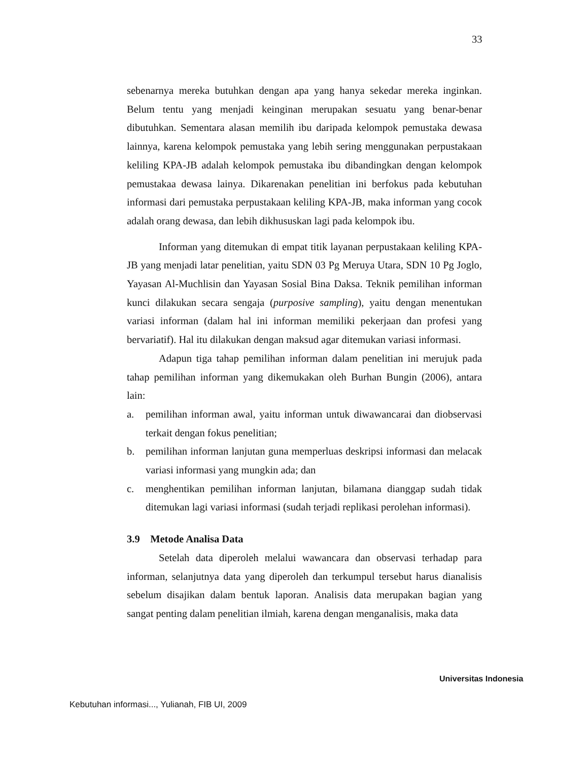33
sebenarnya mereka butuhkan dengan apa yang hanya sekedar mereka inginkan. Belum tentu yang menjadi keinginan merupakan sesuatu yang benar-benar dibutuhkan. Sementara alasan memilih ibu daripada kelompok pemustaka dewasa lainnya, karena kelompok pemustaka yang lebih sering menggunakan perpustakaan keliling KPA-JB adalah kelompok pemustaka ibu dibandingkan dengan kelompok pemustakaa dewasa lainya. Dikarenakan penelitian ini berfokus pada kebutuhan informasi dari pemustaka perpustakaan keliling KPA-JB, maka informan yang cocok adalah orang dewasa, dan lebih dikhususkan lagi pada kelompok ibu.
Informan yang ditemukan di empat titik layanan perpustakaan keliling KPA-JB yang menjadi latar penelitian, yaitu SDN 03 Pg Meruya Utara, SDN 10 Pg Joglo, Yayasan Al-Muchlisin dan Yayasan Sosial Bina Daksa. Teknik pemilihan informan kunci dilakukan secara sengaja (purposive sampling), yaitu dengan menentukan variasi informan (dalam hal ini informan memiliki pekerjaan dan profesi yang bervariatif). Hal itu dilakukan dengan maksud agar ditemukan variasi informasi.
Adapun tiga tahap pemilihan informan dalam penelitian ini merujuk pada tahap pemilihan informan yang dikemukakan oleh Burhan Bungin (2006), antara lain:
a. pemilihan informan awal, yaitu informan untuk diwawancarai dan diobservasi terkait dengan fokus penelitian;
b. pemilihan informan lanjutan guna memperluas deskripsi informasi dan melacak variasi informasi yang mungkin ada; dan
c. menghentikan pemilihan informan lanjutan, bilamana dianggap sudah tidak ditemukan lagi variasi informasi (sudah terjadi replikasi perolehan informasi).
3.9 Metode Analisa Data
Setelah data diperoleh melalui wawancara dan observasi terhadap para informan, selanjutnya data yang diperoleh dan terkumpul tersebut harus dianalisis sebelum disajikan dalam bentuk laporan. Analisis data merupakan bagian yang sangat penting dalam penelitian ilmiah, karena dengan menganalisis, maka data
Universitas Indonesia
Kebutuhan informasi..., Yulianah, FIB UI, 2009